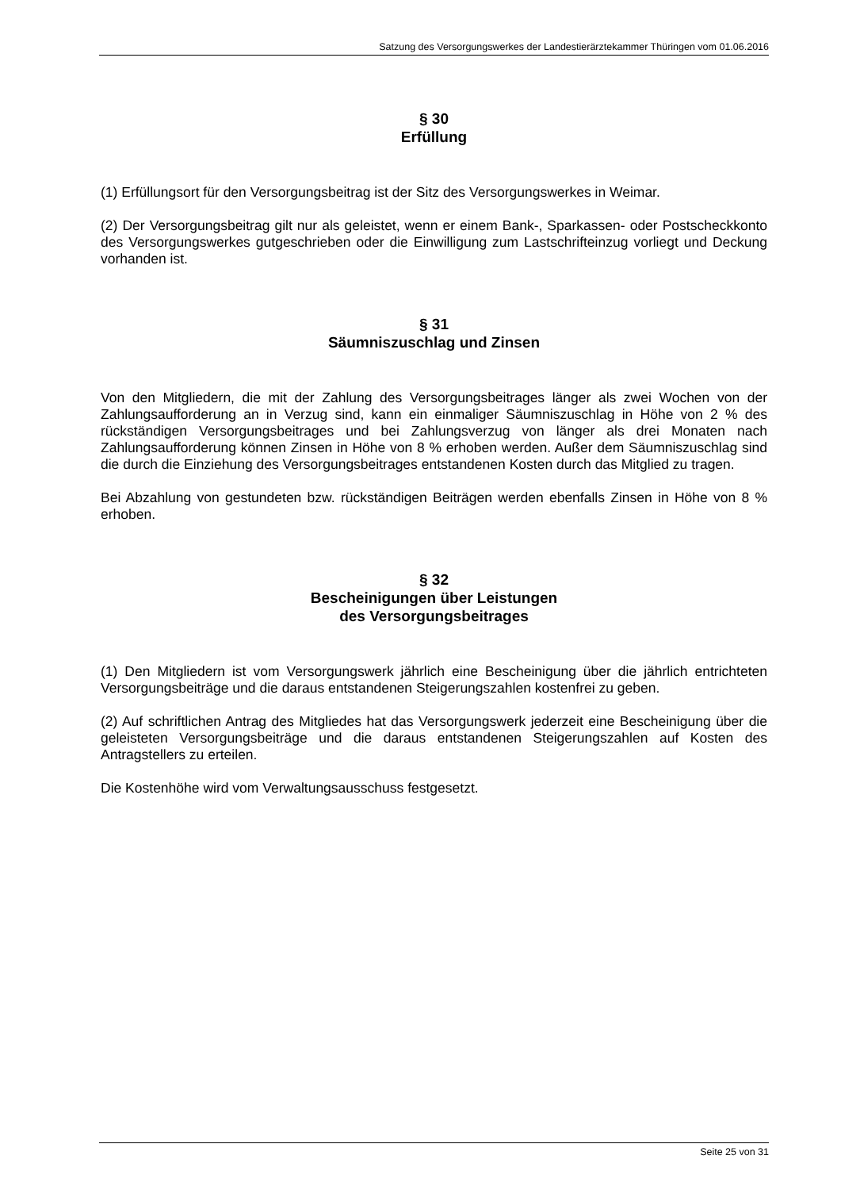Satzung des Versorgungswerkes der Landestierärztekammer Thüringen vom 01.06.2016
§ 30
Erfüllung
(1) Erfüllungsort für den Versorgungsbeitrag ist der Sitz des Versorgungswerkes in Weimar.
(2) Der Versorgungsbeitrag gilt nur als geleistet, wenn er einem Bank-, Sparkassen- oder Postscheckkonto des Versorgungswerkes gutgeschrieben oder die Einwilligung zum Lastschrifteinzug vorliegt und Deckung vorhanden ist.
§ 31
Säumniszuschlag und Zinsen
Von den Mitgliedern, die mit der Zahlung des Versorgungsbeitrages länger als zwei Wochen von der Zahlungsaufforderung an in Verzug sind, kann ein einmaliger Säumniszuschlag in Höhe von 2 % des rückständigen Versorgungsbeitrages und bei Zahlungsverzug von länger als drei Monaten nach Zahlungsaufforderung können Zinsen in Höhe von 8 % erhoben werden. Außer dem Säumniszuschlag sind die durch die Einziehung des Versorgungsbeitrages entstandenen Kosten durch das Mitglied zu tragen.
Bei Abzahlung von gestundeten bzw. rückständigen Beiträgen werden ebenfalls Zinsen in Höhe von 8 % erhoben.
§ 32
Bescheinigungen über Leistungen
des Versorgungsbeitrages
(1) Den Mitgliedern ist vom Versorgungswerk jährlich eine Bescheinigung über die jährlich entrichteten Versorgungsbeiträge und die daraus entstandenen Steigerungszahlen kostenfrei zu geben.
(2) Auf schriftlichen Antrag des Mitgliedes hat das Versorgungswerk jederzeit eine Bescheinigung über die geleisteten Versorgungsbeiträge und die daraus entstandenen Steigerungszahlen auf Kosten des Antragstellers zu erteilen.
Die Kostenhöhe wird vom Verwaltungsausschuss festgesetzt.
Seite 25 von 31